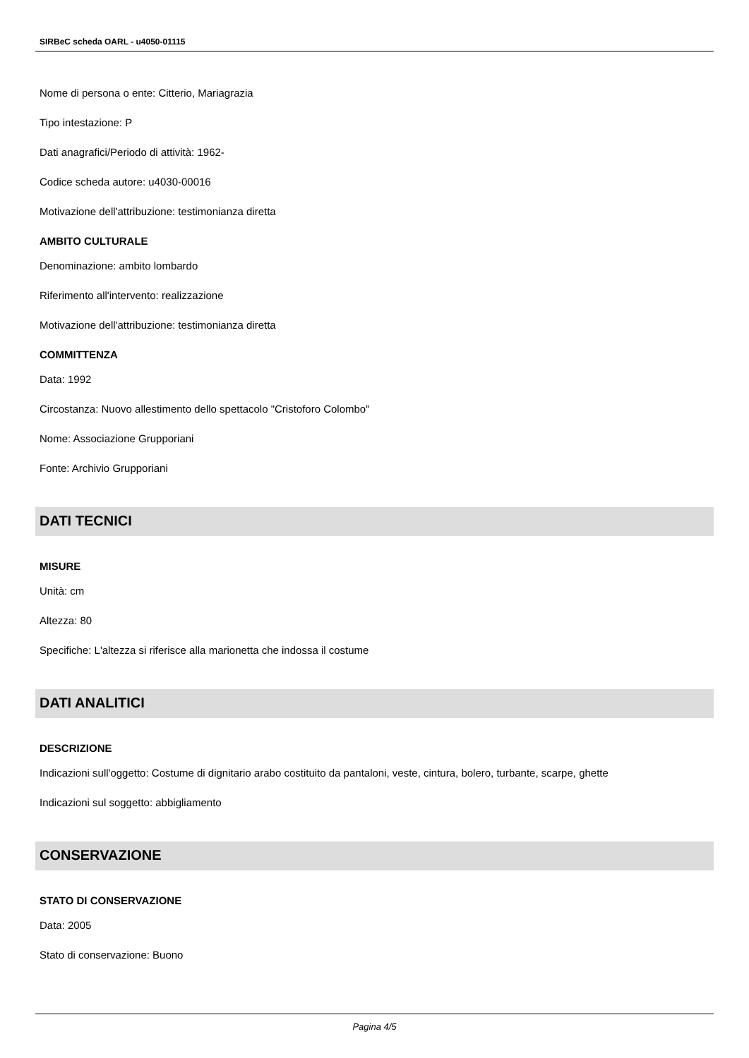SIRBeC scheda OARL - u4050-01115
Nome di persona o ente: Citterio, Mariagrazia
Tipo intestazione: P
Dati anagrafici/Periodo di attività: 1962-
Codice scheda autore: u4030-00016
Motivazione dell'attribuzione: testimonianza diretta
AMBITO CULTURALE
Denominazione: ambito lombardo
Riferimento all'intervento: realizzazione
Motivazione dell'attribuzione: testimonianza diretta
COMMITTENZA
Data: 1992
Circostanza: Nuovo allestimento dello spettacolo "Cristoforo Colombo"
Nome: Associazione Grupporiani
Fonte: Archivio Grupporiani
DATI TECNICI
MISURE
Unità: cm
Altezza: 80
Specifiche: L'altezza si riferisce alla marionetta che indossa il costume
DATI ANALITICI
DESCRIZIONE
Indicazioni sull'oggetto: Costume di dignitario arabo costituito da pantaloni, veste, cintura, bolero, turbante, scarpe, ghette
Indicazioni sul soggetto: abbigliamento
CONSERVAZIONE
STATO DI CONSERVAZIONE
Data: 2005
Stato di conservazione: Buono
Pagina 4/5